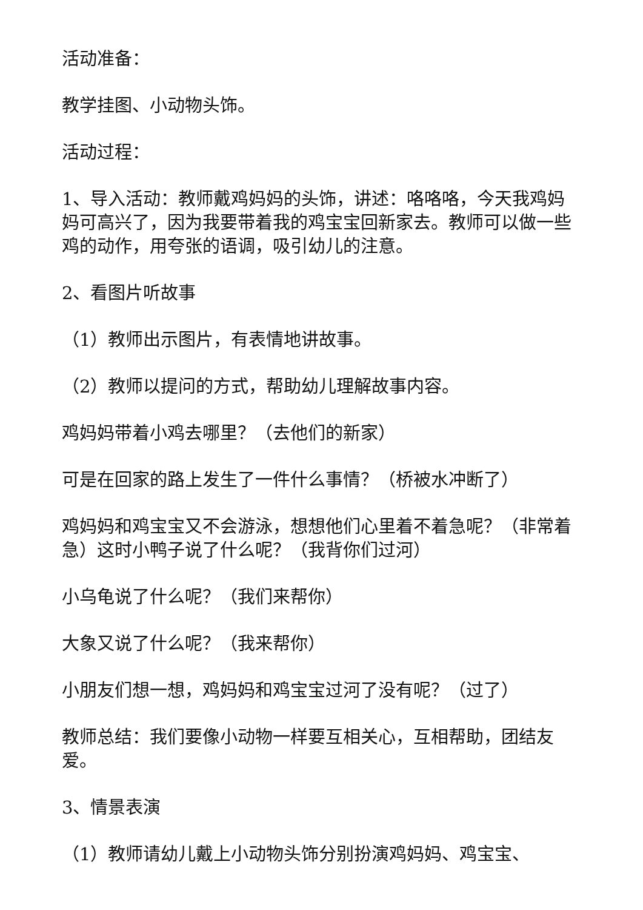活动准备：
教学挂图、小动物头饰。
活动过程：
1、导入活动：教师戴鸡妈妈的头饰，讲述：咯咯咯，今天我鸡妈妈可高兴了，因为我要带着我的鸡宝宝回新家去。教师可以做一些鸡的动作，用夸张的语调，吸引幼儿的注意。
2、看图片听故事
（1）教师出示图片，有表情地讲故事。
（2）教师以提问的方式，帮助幼儿理解故事内容。
鸡妈妈带着小鸡去哪里？（去他们的新家）
可是在回家的路上发生了一件什么事情？（桥被水冲断了）
鸡妈妈和鸡宝宝又不会游泳，想想他们心里着不着急呢？（非常着急）这时小鸭子说了什么呢？（我背你们过河）
小乌龟说了什么呢？（我们来帮你）
大象又说了什么呢？（我来帮你）
小朋友们想一想，鸡妈妈和鸡宝宝过河了没有呢？（过了）
教师总结：我们要像小动物一样要互相关心，互相帮助，团结友爱。
3、情景表演
（1）教师请幼儿戴上小动物头饰分别扮演鸡妈妈、鸡宝宝、